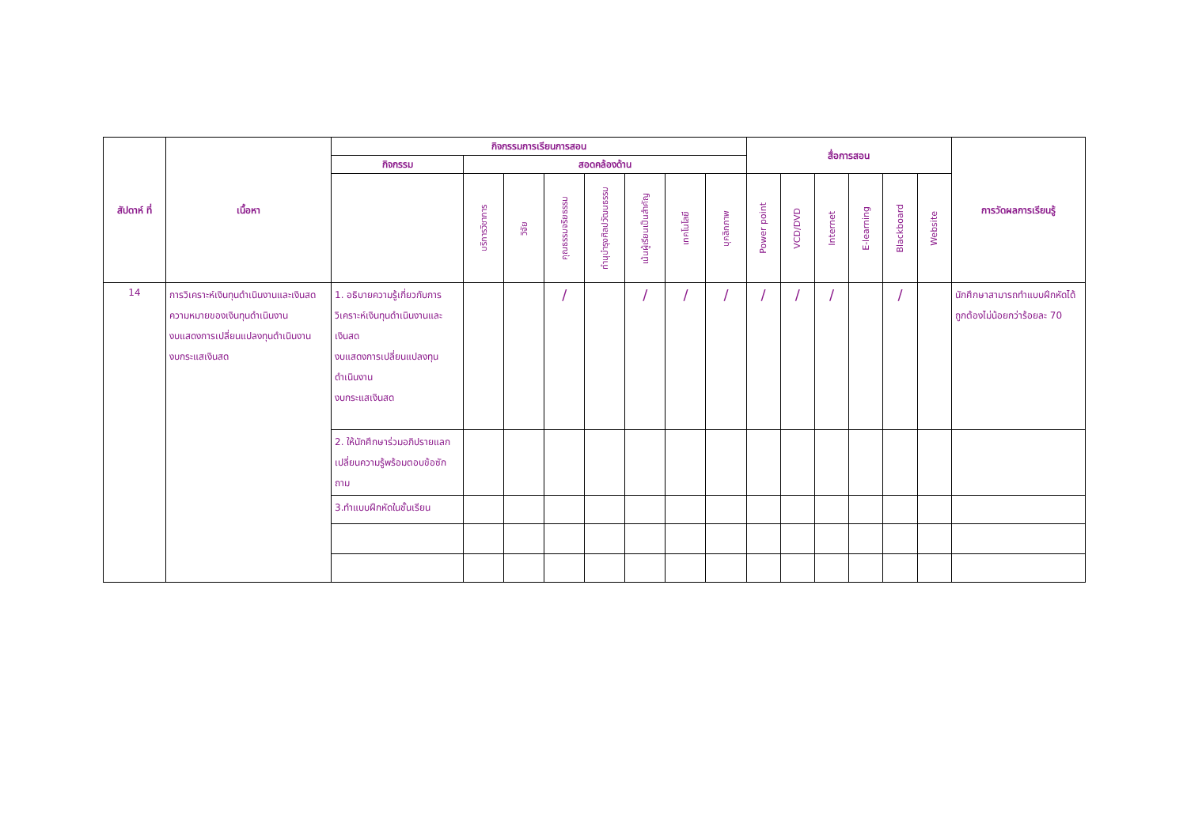| สัปดาห์ ที่ | เนื้อหา | กิจกรรมการเรียนการสอน | | | | | | | | สื่อการสอน | | | | | | การวัดผลการเรียนรู้ |
| --- | --- | --- | --- | --- | --- | --- | --- | --- | --- | --- | --- | --- | --- | --- | --- | --- |
| | | กิจกรรม | สอดคล้องด้าน | | | | | | | | | | | | | |
| | | | บริการวิชาการ | วิจัย | คุณธรรมจริยธรรม | ทำนุบำรุงศิลปวัฒนธรรม | เน้นผู้เรียนเป็นสำคัญ | เทคโนโลยี | บุคลิกภาพ | Power point | VCD/DVD | Internet | E-learning | Blackboard | Website | |
| 14 | การวิเคราะห์เงินทุนดำเนินงานและเงินสด ความหมายของเงินทุนดำเนินงาน งบแสดงการเปลี่ยนแปลงทุนดำเนินงาน งบกระแสเงินสด | 1. อธิบายความรู้เกี่ยวกับการวิเคราะห์เงินทุนดำเนินงานและเงินสด งบแสดงการเปลี่ยนแปลงทุนดำเนินงาน งบกระแสเงินสด | | | / | | / | / | / | / | / | / | | / | | นักศึกษาสามารถทำแบบฝึกหัดได้ถูกต้องไม่น้อยกว่าร้อยละ 70 |
| | | 2. ให้นักศึกษาร่วมอภิปรายแลกเปลี่ยนความรู้พร้อมตอบข้อซักถาม | | | | | | | | | | | | | | |
| | | 3.ทำแบบฝึกหัดในชั้นเรียน | | | | | | | | | | | | | | |